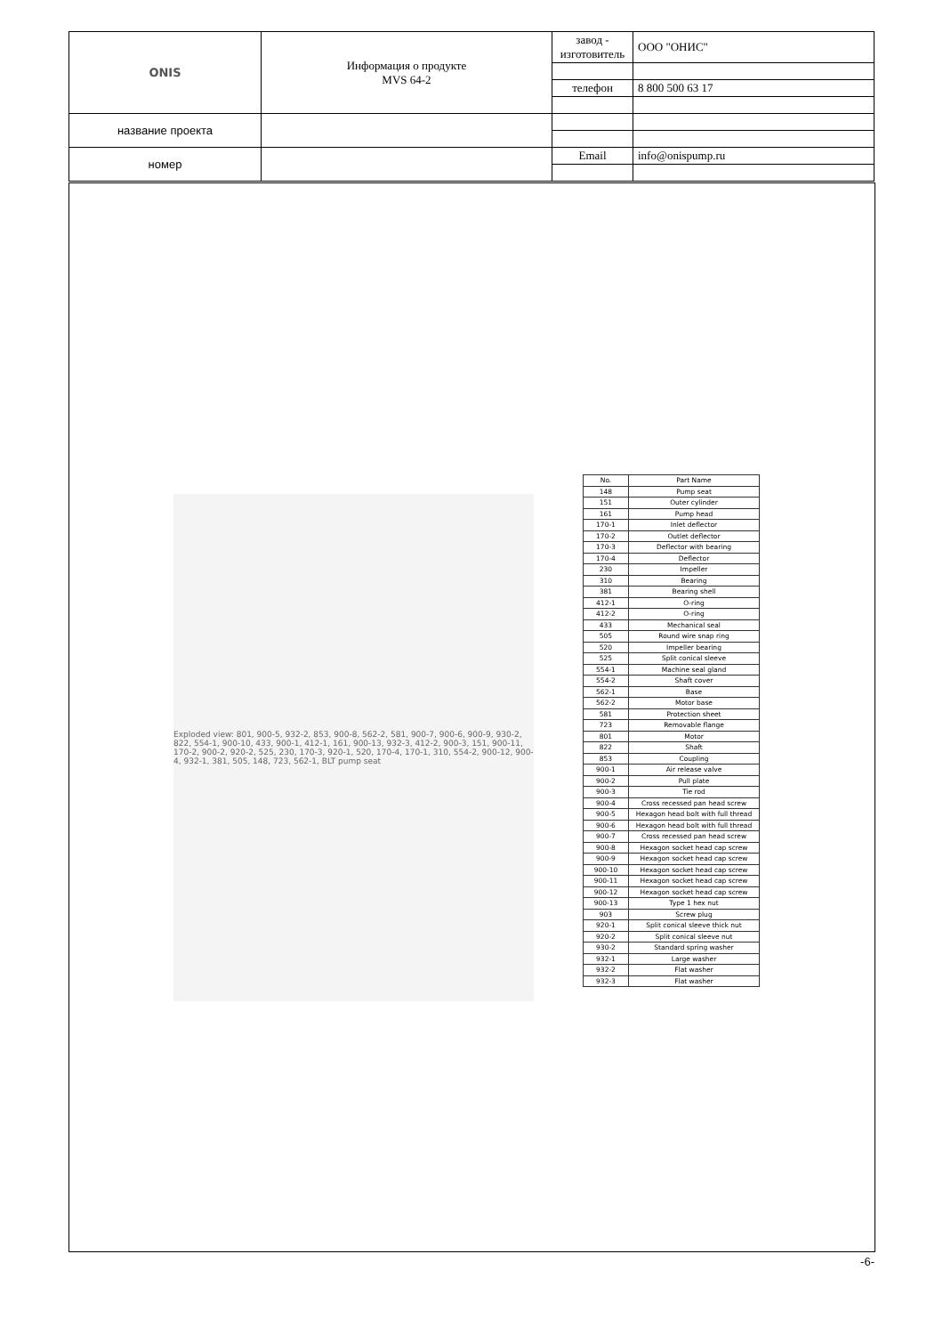| ONIS | Информация о продукте MVS 64-2 | завод - изготовитель | ООО "ОНИС" |
| | | телефон | 8 800 500 63 17 |
| название проекта | | | |
| номер | | Email | info@onispump.ru |
Exploded view: 801, 900-5, 932-2, 853, 900-8, 562-2, 581, 900-7, 900-6, 900-9, 930-2, 822, 554-1, 900-10, 433, 900-1, 412-1, 161, 900-13, 932-3, 412-2, 900-3, 151, 900-11, 170-2, 900-2, 920-2, 525, 230, 170-3, 920-1, 520, 170-4, 170-1, 310, 554-2, 900-12, 900-4, 932-1, 381, 505, 148, 723, 562-1, BLT pump seat
| No. | Part Name |
| --- | --- |
| 148 | Pump seat |
| 151 | Outer cylinder |
| 161 | Pump head |
| 170-1 | Inlet deflector |
| 170-2 | Outlet deflector |
| 170-3 | Deflector with bearing |
| 170-4 | Deflector |
| 230 | Impeller |
| 310 | Bearing |
| 381 | Bearing shell |
| 412-1 | O-ring |
| 412-2 | O-ring |
| 433 | Mechanical seal |
| 505 | Round wire snap ring |
| 520 | Impeller bearing |
| 525 | Split conical sleeve |
| 554-1 | Machine seal gland |
| 554-2 | Shaft cover |
| 562-1 | Base |
| 562-2 | Motor base |
| 581 | Protection sheet |
| 723 | Removable flange |
| 801 | Motor |
| 822 | Shaft |
| 853 | Coupling |
| 900-1 | Air release valve |
| 900-2 | Pull plate |
| 900-3 | Tie rod |
| 900-4 | Cross recessed pan head screw |
| 900-5 | Hexagon head bolt with full thread |
| 900-6 | Hexagon head bolt with full thread |
| 900-7 | Cross recessed pan head screw |
| 900-8 | Hexagon socket head cap screw |
| 900-9 | Hexagon socket head cap screw |
| 900-10 | Hexagon socket head cap screw |
| 900-11 | Hexagon socket head cap screw |
| 900-12 | Hexagon socket head cap screw |
| 900-13 | Type 1 hex nut |
| 903 | Screw plug |
| 920-1 | Split conical sleeve thick nut |
| 920-2 | Split conical sleeve nut |
| 930-2 | Standard spring washer |
| 932-1 | Large washer |
| 932-2 | Flat washer |
| 932-3 | Flat washer |
-6-